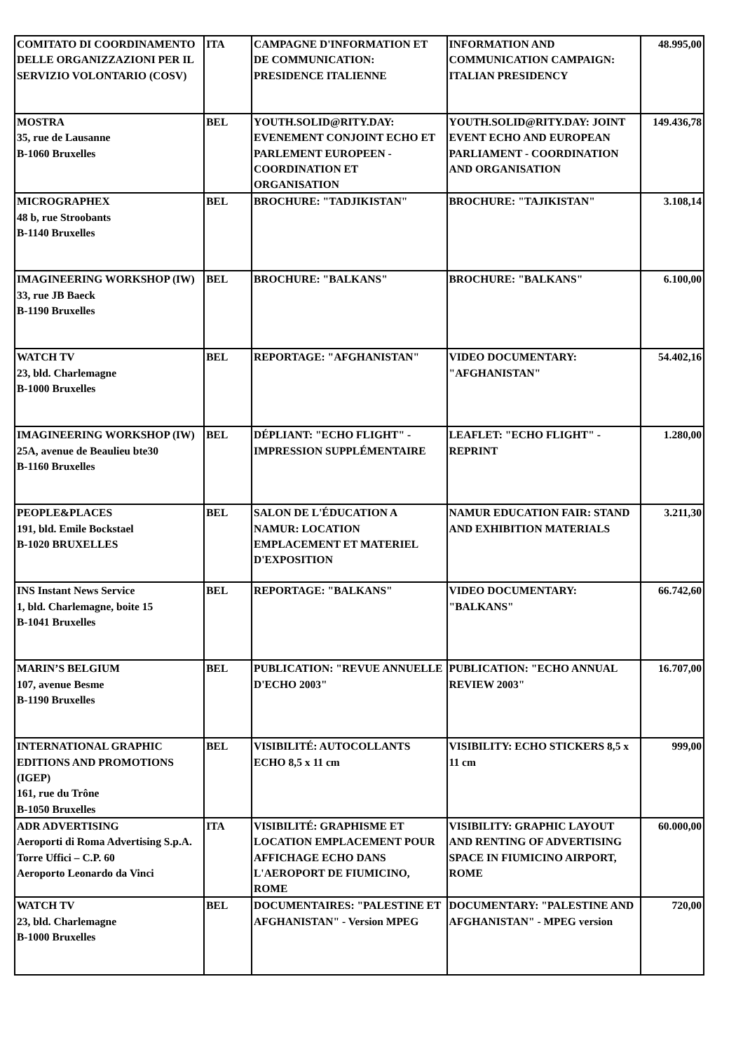| COMITATO DI COORDINAMENTO DELLE ORGANIZZAZIONI PER IL SERVIZIO VOLONTARIO (COSV) | ITA | CAMPAGNE D'INFORMATION ET DE COMMUNICATION: PRESIDENCE ITALIENNE | INFORMATION AND COMMUNICATION CAMPAIGN: ITALIAN PRESIDENCY | 48.995,00 |
| MOSTRA 35, rue de Lausanne B-1060 Bruxelles | BEL | YOUTH.SOLID@RITY.DAY: EVENEMENT CONJOINT ECHO ET PARLEMENT EUROPEEN - COORDINATION ET ORGANISATION | YOUTH.SOLID@RITY.DAY: JOINT EVENT ECHO AND EUROPEAN PARLIAMENT - COORDINATION AND ORGANISATION | 149.436,78 |
| MICROGRAPHEX 48 b, rue Stroobants B-1140 Bruxelles | BEL | BROCHURE: "TADJIKISTAN" | BROCHURE: "TAJIKISTAN" | 3.108,14 |
| IMAGINEERING WORKSHOP (IW) 33, rue JB Baeck B-1190 Bruxelles | BEL | BROCHURE: "BALKANS" | BROCHURE: "BALKANS" | 6.100,00 |
| WATCH TV 23, bld. Charlemagne B-1000 Bruxelles | BEL | REPORTAGE: "AFGHANISTAN" | VIDEO DOCUMENTARY: "AFGHANISTAN" | 54.402,16 |
| IMAGINEERING WORKSHOP (IW) 25A, avenue de Beaulieu bte30 B-1160 Bruxelles | BEL | DÉPLIANT: "ECHO FLIGHT" - IMPRESSION SUPPLÉMENTAIRE | LEAFLET: "ECHO FLIGHT" - REPRINT | 1.280,00 |
| PEOPLE&PLACES 191, bld. Emile Bockstael B-1020 BRUXELLES | BEL | SALON DE L'ÉDUCATION A NAMUR: LOCATION EMPLACEMENT ET MATERIEL D'EXPOSITION | NAMUR EDUCATION FAIR: STAND AND EXHIBITION MATERIALS | 3.211,30 |
| INS Instant News Service 1, bld. Charlemagne, boite 15 B-1041 Bruxelles | BEL | REPORTAGE: "BALKANS" | VIDEO DOCUMENTARY: "BALKANS" | 66.742,60 |
| MARIN’S BELGIUM 107, avenue Besme B-1190 Bruxelles | BEL | PUBLICATION: "REVUE ANNUELLE D'ECHO 2003" | PUBLICATION: "ECHO ANNUAL REVIEW 2003" | 16.707,00 |
| INTERNATIONAL GRAPHIC EDITIONS AND PROMOTIONS (IGEP) 161, rue du Trône B-1050 Bruxelles | BEL | VISIBILITÉ: AUTOCOLLANTS ECHO 8,5 x 11 cm | VISIBILITY: ECHO STICKERS 8,5 x 11 cm | 999,00 |
| ADR ADVERTISING Aeroporti di Roma Advertising S.p.A. Torre Uffici – C.P. 60 Aeroporto Leonardo da Vinci | ITA | VISIBILITÉ: GRAPHISME ET LOCATION EMPLACEMENT POUR AFFICHAGE ECHO DANS L'AEROPORT DE FIUMICINO, ROME | VISIBILITY: GRAPHIC LAYOUT AND RENTING OF ADVERTISING SPACE IN FIUMICINO AIRPORT, ROME | 60.000,00 |
| WATCH TV 23, bld. Charlemagne B-1000 Bruxelles | BEL | DOCUMENTAIRES: "PALESTINE ET AFGHANISTAN" - Version MPEG | DOCUMENTARY: "PALESTINE AND AFGHANISTAN" - MPEG version | 720,00 |